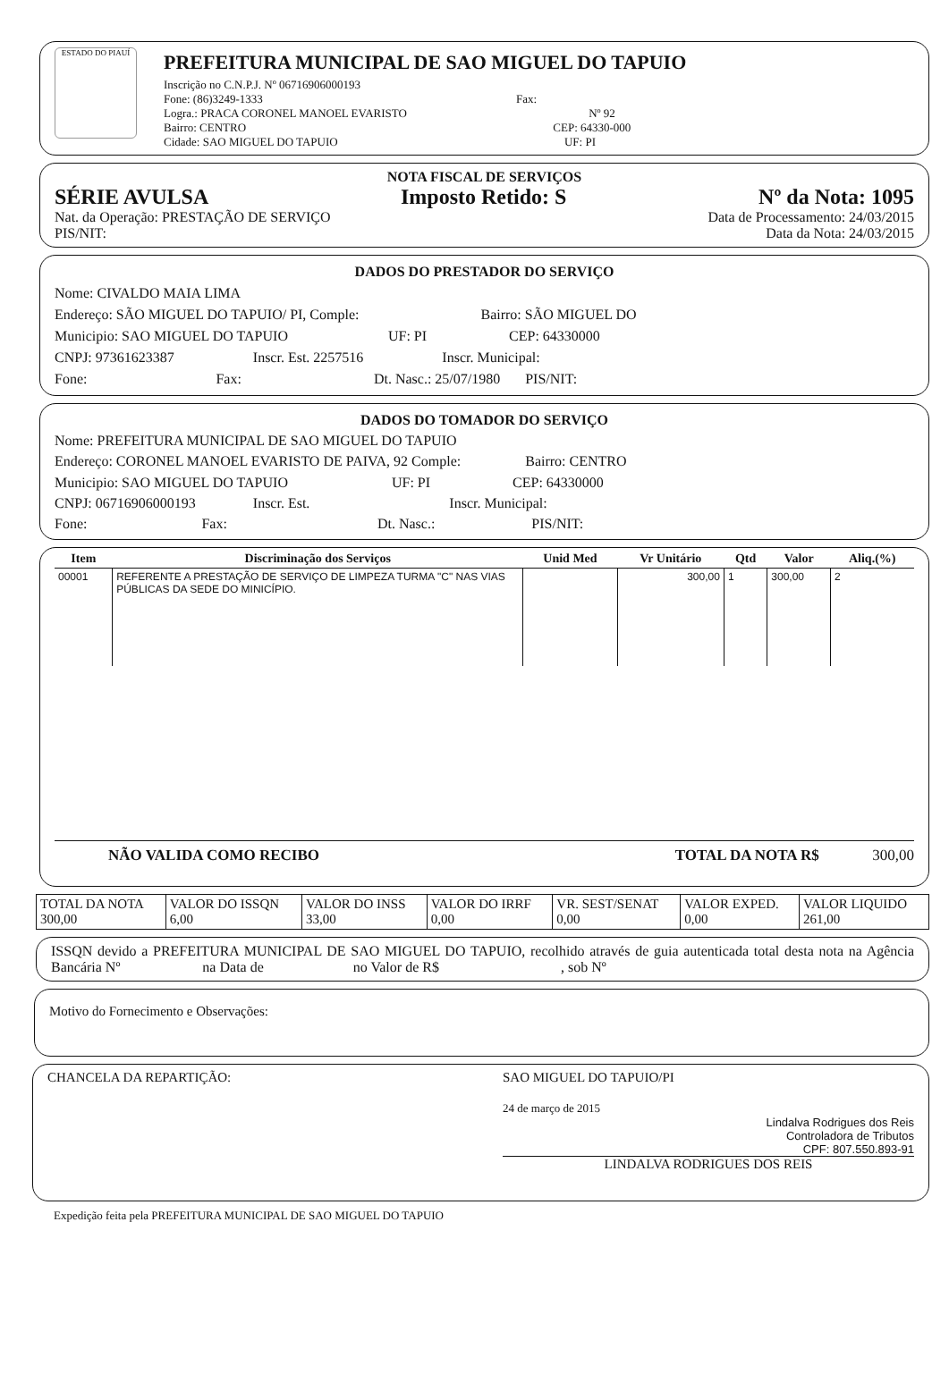ESTADO DO PIAUÍ
PREFEITURA MUNICIPAL DE SAO MIGUEL DO TAPUIO
Inscrição no C.N.P.J. Nº 06716906000193
Fone: (86)3249-1333 Fax:
Logra.: PRACA CORONEL MANOEL EVARISTO Nº 92
Bairro: CENTRO CEP: 64330-000
Cidade: SAO MIGUEL DO TAPUIO UF: PI
NOTA FISCAL DE SERVIÇOS
SÉRIE AVULSA Imposto Retido: S Nº da Nota: 1095
Nat. da Operação: PRESTAÇÃO DE SERVIÇO Data de Processamento: 24/03/2015
PIS/NIT: Data da Nota: 24/03/2015
DADOS DO PRESTADOR DO SERVIÇO
Nome: CIVALDO MAIA LIMA
Endereço: SÃO MIGUEL DO TAPUIO/ PI, Comple: Bairro: SÃO MIGUEL DO
Municipio: SAO MIGUEL DO TAPUIO UF: PI CEP: 64330000
CNPJ: 97361623387 Inscr. Est. 2257516 Inscr. Municipal:
Fone: Fax: Dt. Nasc.: 25/07/1980 PIS/NIT:
DADOS DO TOMADOR DO SERVIÇO
Nome: PREFEITURA MUNICIPAL DE SAO MIGUEL DO TAPUIO
Endereço: CORONEL MANOEL EVARISTO DE PAIVA, 92 Comple: Bairro: CENTRO
Municipio: SAO MIGUEL DO TAPUIO UF: PI CEP: 64330000
CNPJ: 06716906000193 Inscr. Est. Inscr. Municipal:
Fone: Fax: Dt. Nasc.: PIS/NIT:
| Item | Discriminação dos Serviços | Unid Med | Vr Unitário | Qtd | Valor | Aliq.(%) |
| --- | --- | --- | --- | --- | --- | --- |
| 00001 | REFERENTE A PRESTAÇÃO DE SERVIÇO DE LIMPEZA TURMA "C" NAS VIAS PÚBLICAS DA SEDE DO MINICÍPIO. | | 300,00 | 1 | 300,00 | 2 |
NÃO VALIDA COMO RECIBO TOTAL DA NOTA R$ 300,00
| TOTAL DA NOTA 300,00 | VALOR DO ISSQN 6,00 | VALOR DO INSS 33,00 | VALOR DO IRRF 0,00 | VR. SEST/SENAT 0,00 | VALOR EXPED. 0,00 | VALOR LIQUIDO 261,00 |
ISSQN devido a PREFEITURA MUNICIPAL DE SAO MIGUEL DO TAPUIO, recolhido através de guia autenticada total desta nota na Agência Bancária Nº na Data de no Valor de R$ , sob Nº
Motivo do Fornecimento e Observações:
CHANCELA DA REPARTIÇÃO: SAO MIGUEL DO TAPUIO/PI
24 de março de 2015
Lindalva Rodrigues dos Reis
Controladora de Tributos
CPF: 807.550.893-91
LINDALVA RODRIGUES DOS REIS
Expedição feita pela PREFEITURA MUNICIPAL DE SAO MIGUEL DO TAPUIO